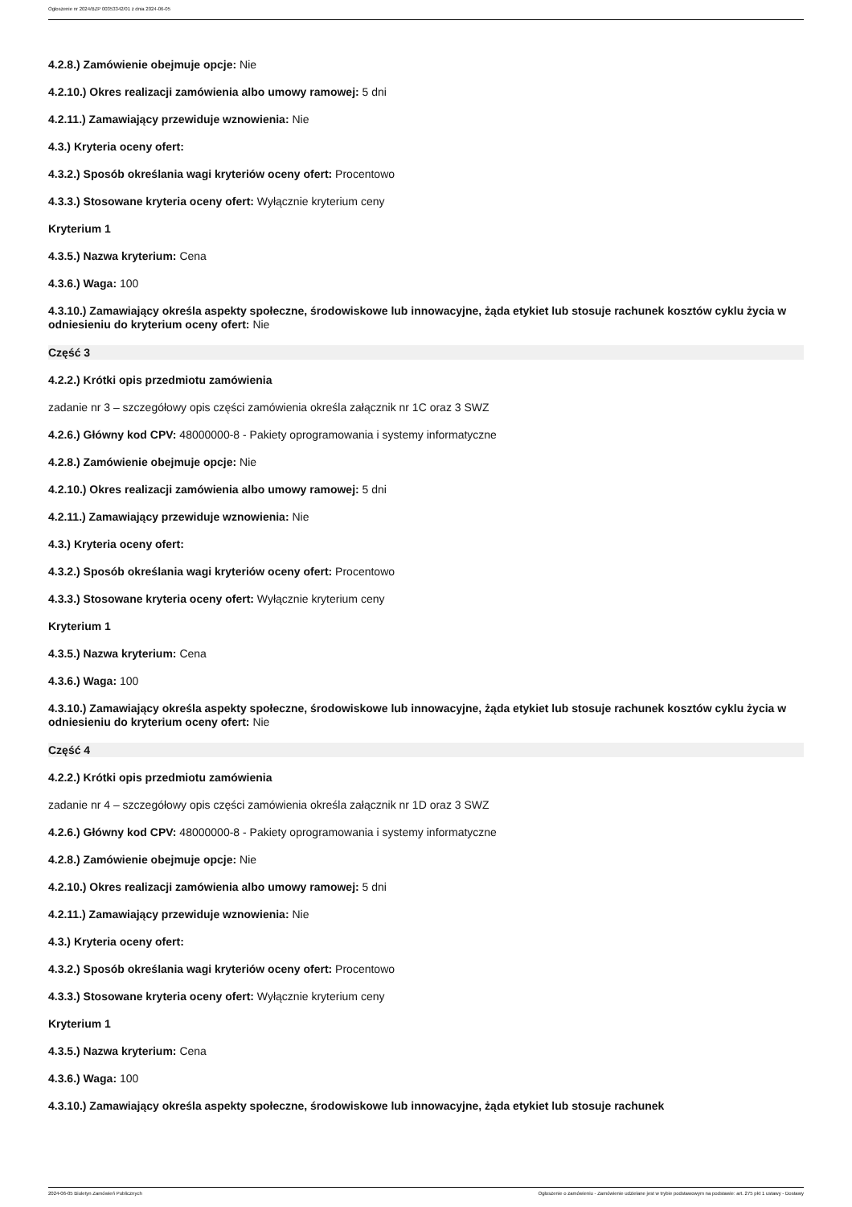Ogłoszenie nr 2024/BZP 00353342/01 z dnia 2024-06-05
4.2.8.) Zamówienie obejmuje opcje: Nie
4.2.10.) Okres realizacji zamówienia albo umowy ramowej: 5 dni
4.2.11.) Zamawiający przewiduje wznowienia: Nie
4.3.) Kryteria oceny ofert:
4.3.2.) Sposób określania wagi kryteriów oceny ofert: Procentowo
4.3.3.) Stosowane kryteria oceny ofert: Wyłącznie kryterium ceny
Kryterium 1
4.3.5.) Nazwa kryterium: Cena
4.3.6.) Waga: 100
4.3.10.) Zamawiający określa aspekty społeczne, środowiskowe lub innowacyjne, żąda etykiet lub stosuje rachunek kosztów cyklu życia w odniesieniu do kryterium oceny ofert: Nie
Część 3
4.2.2.) Krótki opis przedmiotu zamówienia
zadanie nr 3 – szczegółowy opis części zamówienia określa załącznik nr 1C oraz 3 SWZ
4.2.6.) Główny kod CPV: 48000000-8 - Pakiety oprogramowania i systemy informatyczne
4.2.8.) Zamówienie obejmuje opcje: Nie
4.2.10.) Okres realizacji zamówienia albo umowy ramowej: 5 dni
4.2.11.) Zamawiający przewiduje wznowienia: Nie
4.3.) Kryteria oceny ofert:
4.3.2.) Sposób określania wagi kryteriów oceny ofert: Procentowo
4.3.3.) Stosowane kryteria oceny ofert: Wyłącznie kryterium ceny
Kryterium 1
4.3.5.) Nazwa kryterium: Cena
4.3.6.) Waga: 100
4.3.10.) Zamawiający określa aspekty społeczne, środowiskowe lub innowacyjne, żąda etykiet lub stosuje rachunek kosztów cyklu życia w odniesieniu do kryterium oceny ofert: Nie
Część 4
4.2.2.) Krótki opis przedmiotu zamówienia
zadanie nr 4 – szczegółowy opis części zamówienia określa załącznik nr 1D oraz 3 SWZ
4.2.6.) Główny kod CPV: 48000000-8 - Pakiety oprogramowania i systemy informatyczne
4.2.8.) Zamówienie obejmuje opcje: Nie
4.2.10.) Okres realizacji zamówienia albo umowy ramowej: 5 dni
4.2.11.) Zamawiający przewiduje wznowienia: Nie
4.3.) Kryteria oceny ofert:
4.3.2.) Sposób określania wagi kryteriów oceny ofert: Procentowo
4.3.3.) Stosowane kryteria oceny ofert: Wyłącznie kryterium ceny
Kryterium 1
4.3.5.) Nazwa kryterium: Cena
4.3.6.) Waga: 100
4.3.10.) Zamawiający określa aspekty społeczne, środowiskowe lub innowacyjne, żąda etykiet lub stosuje rachunek
2024-06-05 Biuletyn Zamówień Publicznych Ogłoszenie o zamówieniu - Zamówienie udzielane jest w trybie podstawowym na podstawie: art. 275 pkt 1 ustawy - Dostawy